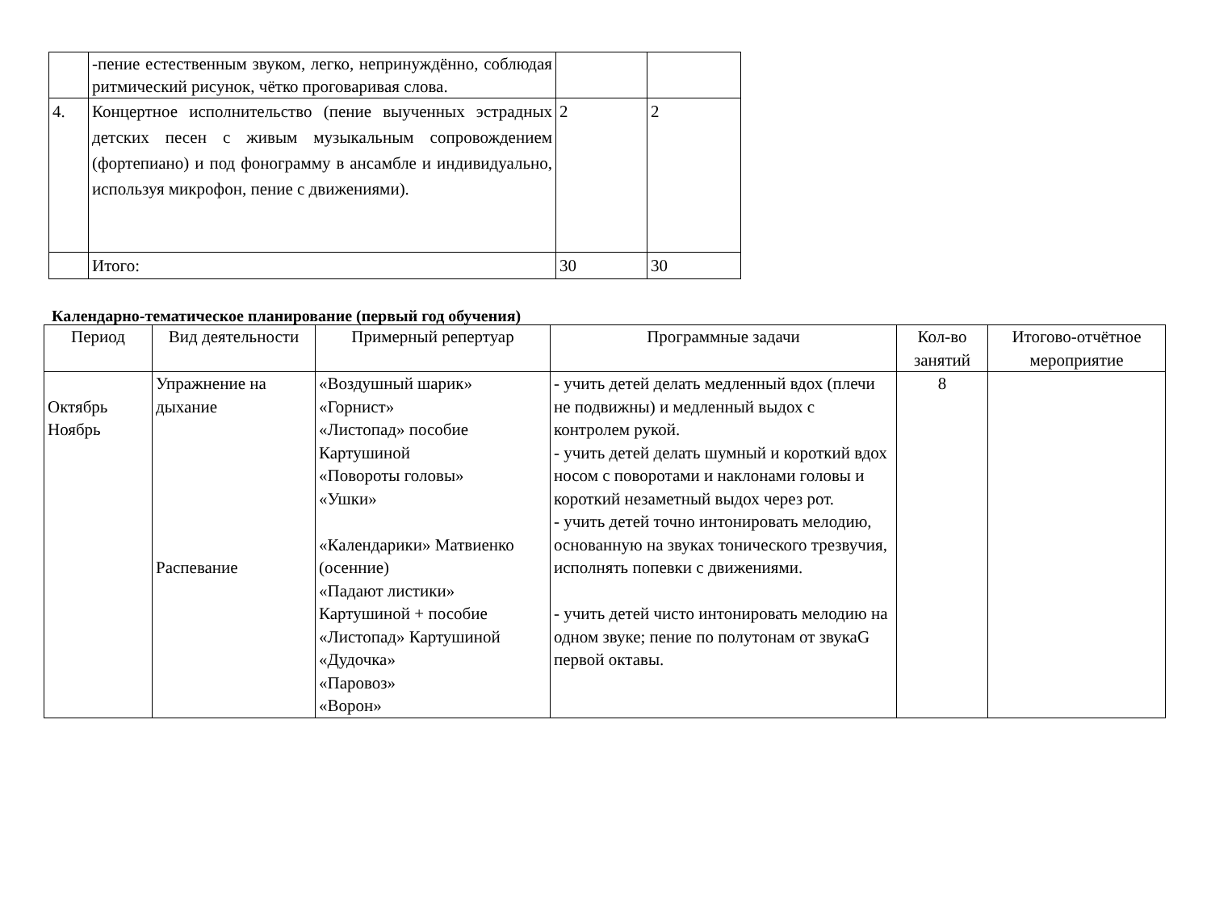| | -пение естественным звуком, легко, непринуждённо, соблюдая ритмический рисунок, чётко проговаривая слова. | | |
| 4. | Концертное исполнительство (пение выученных эстрадных детских песен с живым музыкальным сопровождением (фортепиано) и под фонограмму в ансамбле и индивидуально, используя микрофон, пение с движениями). | 2 | 2 |
| | Итого: | 30 | 30 |
Календарно-тематическое планирование (первый год обучения)
| Период | Вид деятельности | Примерный репертуар | Программные задачи | Кол-во занятий | Итогово-отчётное мероприятие |
| --- | --- | --- | --- | --- | --- |
| Октябрь Ноябрь | Упражнение на дыхание Распевание | «Воздушный шарик» «Горнист» «Листопад» пособие Картушиной «Повороты головы» «Ушки» «Календарики» Матвиенко (осенние) «Падают листики» Картушиной + пособие «Листопад» Картушиной «Дудочка» «Паровоз» «Ворон» | - учить детей делать медленный вдох (плечи не подвижны) и медленный выдох с контролем рукой. - учить детей делать шумный и короткий вдох носом с поворотами и наклонами головы и короткий незаметный выдох через рот. - учить детей точно интонировать мелодию, основанную на звуках тонического трезвучия, исполнять попевки с движениями. - учить детей чисто интонировать мелодию на одном звуке; пение по полутонам от звукаG первой октавы. | 8 | |